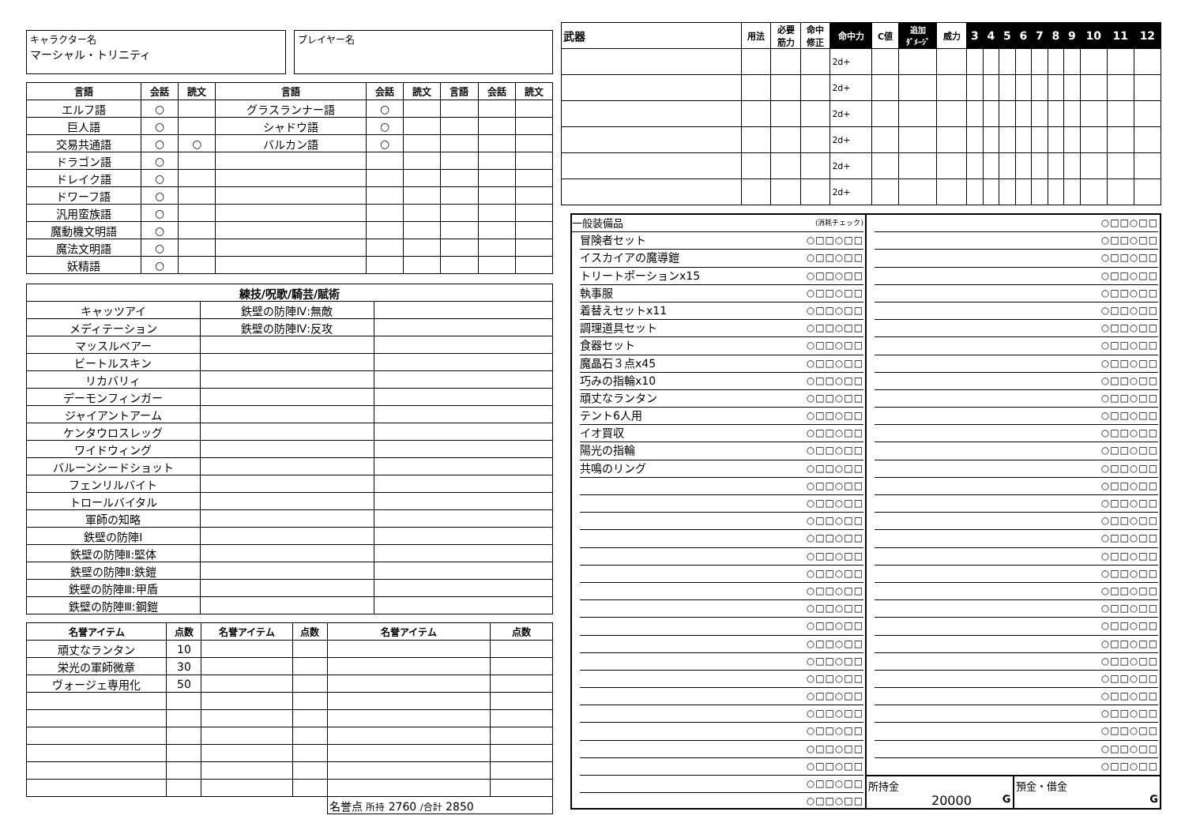キャラクター名
マーシャル・トリニティ
プレイヤー名
| 言語 | 会話 | 読文 | 言語 | 会話 | 読文 | 言語 | 会話 | 読文 |
| --- | --- | --- | --- | --- | --- | --- | --- | --- |
| エルフ語 | ○ | | グラスランナー語 | ○ | | | | |
| 巨人語 | ○ | | シャドウ語 | ○ | | | | |
| 交易共通語 | ○ | ○ | バルカン語 | ○ | | | | |
| ドラゴン語 | ○ | | | | | | | |
| ドレイク語 | ○ | | | | | | | |
| ドワーフ語 | ○ | | | | | | | |
| 汎用蛮族語 | ○ | | | | | | | |
| 魔動機文明語 | ○ | | | | | | | |
| 魔法文明語 | ○ | | | | | | | |
| 妖精語 | ○ | | | | | | | |
| 練技/呪歌/騎芸/賦術 | | |
| --- | --- | --- |
| キャッツアイ | 鉄壁の防陣Ⅳ:無敵 | |
| メディテーション | 鉄壁の防陣Ⅳ:反攻 | |
| マッスルベアー | | |
| ビートルスキン | | |
| リカバリィ | | |
| デーモンフィンガー | | |
| ジャイアントアーム | | |
| ケンタウロスレッグ | | |
| ワイドウィング | | |
| バルーンシードショット | | |
| フェンリルバイト | | |
| トロールバイタル | | |
| 軍師の知略 | | |
| 鉄壁の防陣Ⅰ | | |
| 鉄壁の防陣Ⅱ:堅体 | | |
| 鉄壁の防陣Ⅱ:鉄鎧 | | |
| 鉄壁の防陣Ⅲ:甲盾 | | |
| 鉄壁の防陣Ⅲ:鋼鎧 | | |
| 名誉アイテム | 点数 | 名誉アイテム | 点数 | 名誉アイテム | 点数 |
| --- | --- | --- | --- | --- | --- |
| 頑丈なランタン | 10 | | | | |
| 栄光の軍師微章 | 30 | | | | |
| ヴォージェ専用化 | 50 | | | | |
| | | | | 名誉点 所持 2760 /合計 2850 | |
| 武器 | 用法 | 必要 筋力 | 命中 修正 | 命中力 | C値 | 追加 ﾀﾞﾒｰｼﾞ | 威力 | 3 | 4 | 5 | 6 | 7 | 8 | 9 | 10 | 11 | 12 |
| --- | --- | --- | --- | --- | --- | --- | --- | --- | --- | --- | --- | --- | --- | --- | --- | --- | --- |
| | | | | 2d+ | | | | | | | | | | | | | |
| | | | | 2d+ | | | | | | | | | | | | | |
| | | | | 2d+ | | | | | | | | | | | | | |
| | | | | 2d+ | | | | | | | | | | | | | |
| | | | | 2d+ | | | | | | | | | | | | | |
| | | | | 2d+ | | | | | | | | | | | | | |
一般装備品 (消耗チェック)
冒険者セット ○□□○□□
イスカイアの魔導鎧 ○□□○□□
トリートポーションx15 ○□□○□□
執事服 ○□□○□□
着替えセットx11 ○□□○□□
調理道具セット ○□□○□□
食器セット ○□□○□□
魔晶石３点x45 ○□□○□□
巧みの指輪x10 ○□□○□□
頑丈なランタン ○□□○□□
テント6人用 ○□□○□□
イオ買収 ○□□○□□
陽光の指輪 ○□□○□□
共鳴のリング ○□□○□□
○□□○□□
○□□○□□
○□□○□□
○□□○□□
○□□○□□
○□□○□□
○□□○□□
○□□○□□
○□□○□□
○□□○□□
○□□○□□
○□□○□□
○□□○□□
○□□○□□
○□□○□□
○□□○□□
○□□○□□
○□□○□□
○□□○□□
○□□○□□
○□□○□□
○□□○□□
○□□○□□
○□□○□□
○□□○□□
○□□○□□
○□□○□□
○□□○□□
○□□○□□
○□□○□□
○□□○□□
○□□○□□
○□□○□□
○□□○□□
○□□○□□
○□□○□□
○□□○□□
○□□○□□
○□□○□□
○□□○□□
○□□○□□
○□□○□□
○□□○□□
○□□○□□
○□□○□□
○□□○□□
○□□○□□
○□□○□□
○□□○□□
○□□○□□
○□□○□□
所持金
20000 G
預金・借金
G